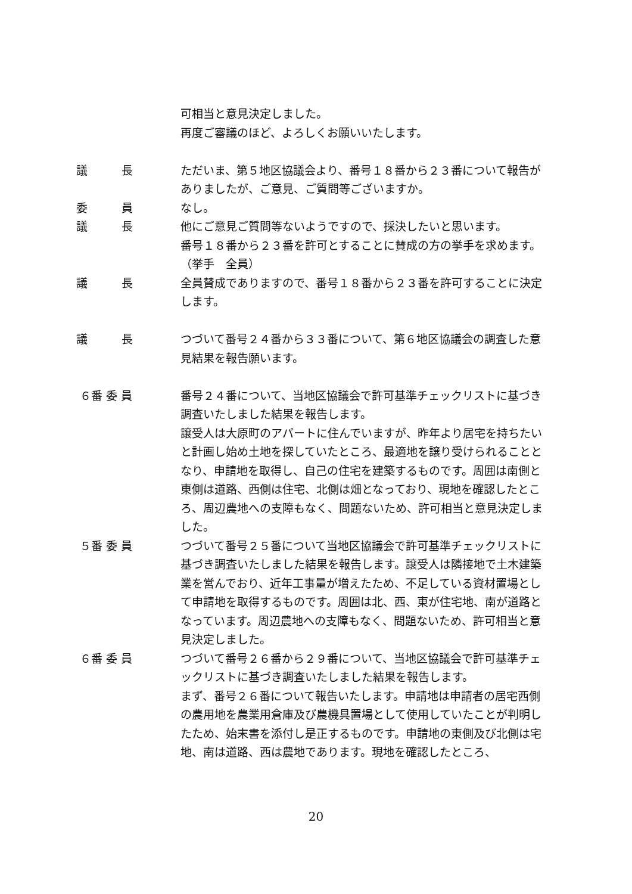可相当と意見決定しました。
再度ご審議のほど、よろしくお願いいたします。
議　　　長 ただいま、第５地区協議会より、番号１８番から２３番について報告がありましたが、ご意見、ご質問等ございますか。
委　　　員 なし。
議　　　長 他にご意見ご質問等ないようですので、採決したいと思います。
番号１８番から２３番を許可とすることに賛成の方の挙手を求めます。
（挙手　全員）
議　　　長 全員賛成でありますので、番号１８番から２３番を許可することに決定します。
議　　　長 つづいて番号２４番から３３番について、第６地区協議会の調査した意見結果を報告願います。
６番 委 員 番号２４番について、当地区協議会で許可基準チェックリストに基づき調査いたしました結果を報告します。
譲受人は大原町のアパートに住んでいますが、昨年より居宅を持ちたいと計画し始め土地を探していたところ、最適地を譲り受けられることとなり、申請地を取得し、自己の住宅を建築するものです。周囲は南側と東側は道路、西側は住宅、北側は畑となっており、現地を確認したところ、周辺農地への支障もなく、問題ないため、許可相当と意見決定しました。
５番 委 員 つづいて番号２５番について当地区協議会で許可基準チェックリストに基づき調査いたしました結果を報告します。譲受人は隣接地で土木建築業を営んでおり、近年工事量が増えたため、不足している資材置場として申請地を取得するものです。周囲は北、西、東が住宅地、南が道路となっています。周辺農地への支障もなく、問題ないため、許可相当と意見決定しました。
６番 委 員 つづいて番号２６番から２９番について、当地区協議会で許可基準チェックリストに基づき調査いたしました結果を報告します。
まず、番号２６番について報告いたします。申請地は申請者の居宅西側の農用地を農業用倉庫及び農機具置場として使用していたことが判明したため、始末書を添付し是正するものです。申請地の東側及び北側は宅地、南は道路、西は農地であります。現地を確認したところ、
20